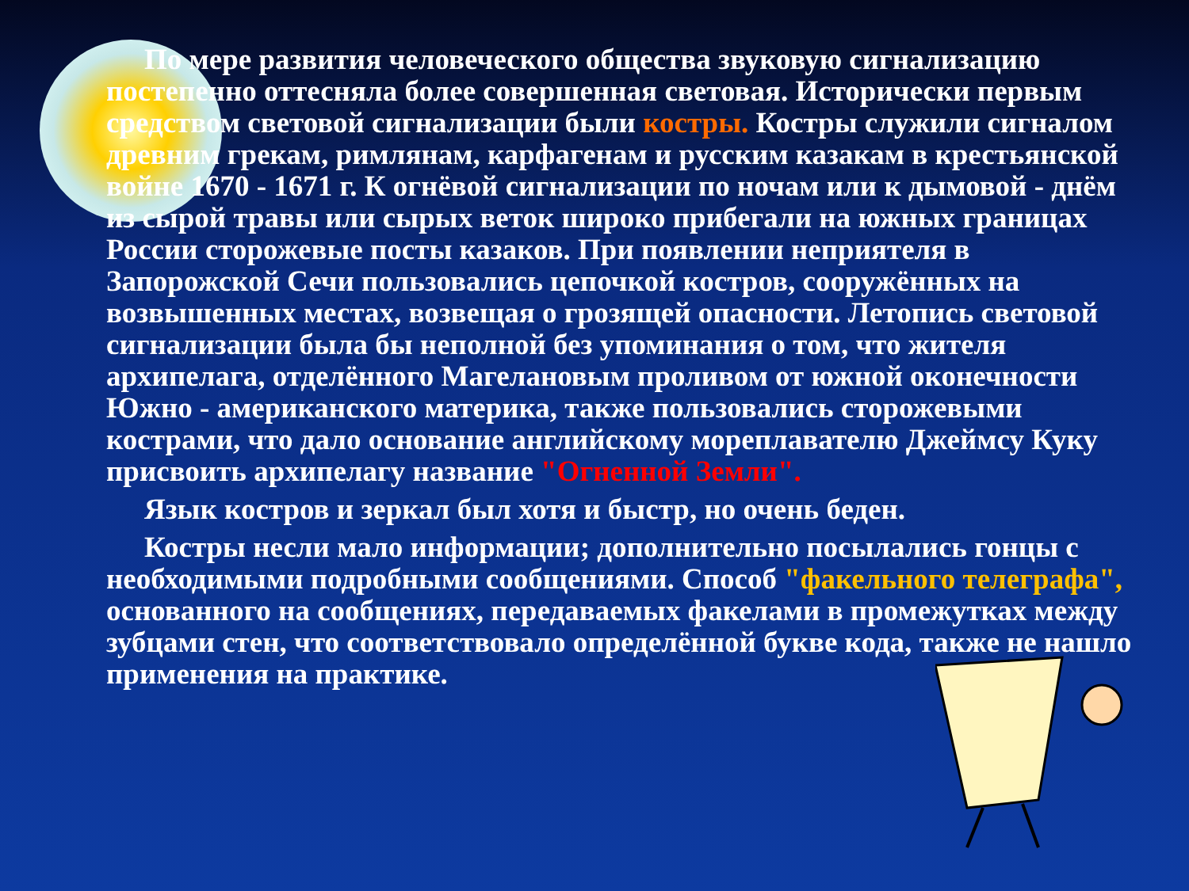По мере развития человеческого общества звуковую сигнализацию постепенно оттесняла более совершенная световая. Исторически первым средством световой сигнализации были костры. Костры служили сигналом древним грекам, римлянам, карфагенам и русским казакам в крестьянской войне 1670 - 1671 г. К огнёвой сигнализации по ночам или к дымовой - днём из сырой травы или сырых веток широко прибегали на южных границах России сторожевые посты казаков. При появлении неприятеля в Запорожской Сечи пользовались цепочкой костров, сооружённых на возвышенных местах, возвещая о грозящей опасности. Летопись световой сигнализации была бы неполной без упоминания о том, что жителя архипелага, отделённого Магелановым проливом от южной оконечности Южно - американского материка, также пользовались сторожевыми кострами, что дало основание английскому мореплавателю Джеймсу Куку присвоить архипелагу название "Огненной Земли".
Язык костров и зеркал был хотя и быстр, но очень беден.
Костры несли мало информации; дополнительно посылались гонцы с необходимыми подробными сообщениями. Способ "факельного телеграфа", основанного на сообщениях, передаваемых факелами в промежутках между зубцами стен, что соответствовало определённой букве кода, также не нашло применения на практике.